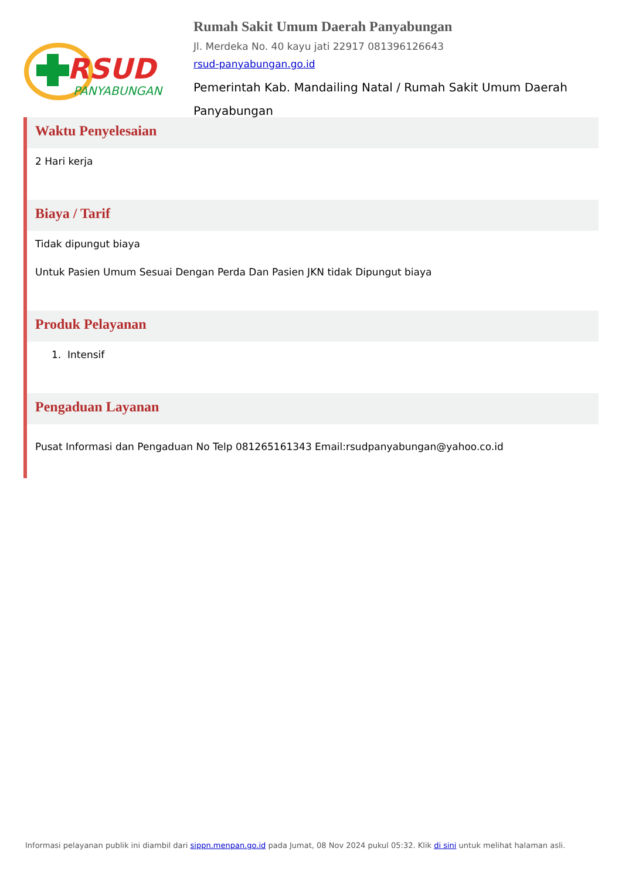RSUD
PANYABUNGAN
Rumah Sakit Umum Daerah Panyabungan
Jl. Merdeka No. 40 kayu jati 22917 081396126643
rsud-panyabungan.go.id
Pemerintah Kab. Mandailing Natal / Rumah Sakit Umum Daerah Panyabungan
Waktu Penyelesaian
2 Hari kerja
Biaya / Tarif
Tidak dipungut biaya
Untuk Pasien Umum Sesuai Dengan Perda Dan Pasien JKN tidak Dipungut biaya
Produk Pelayanan
1. Intensif
Pengaduan Layanan
Pusat Informasi dan Pengaduan No Telp 081265161343 Email:rsudpanyabungan@yahoo.co.id
Informasi pelayanan publik ini diambil dari sippn.menpan.go.id pada Jumat, 08 Nov 2024 pukul 05:32. Klik di sini untuk melihat halaman asli.